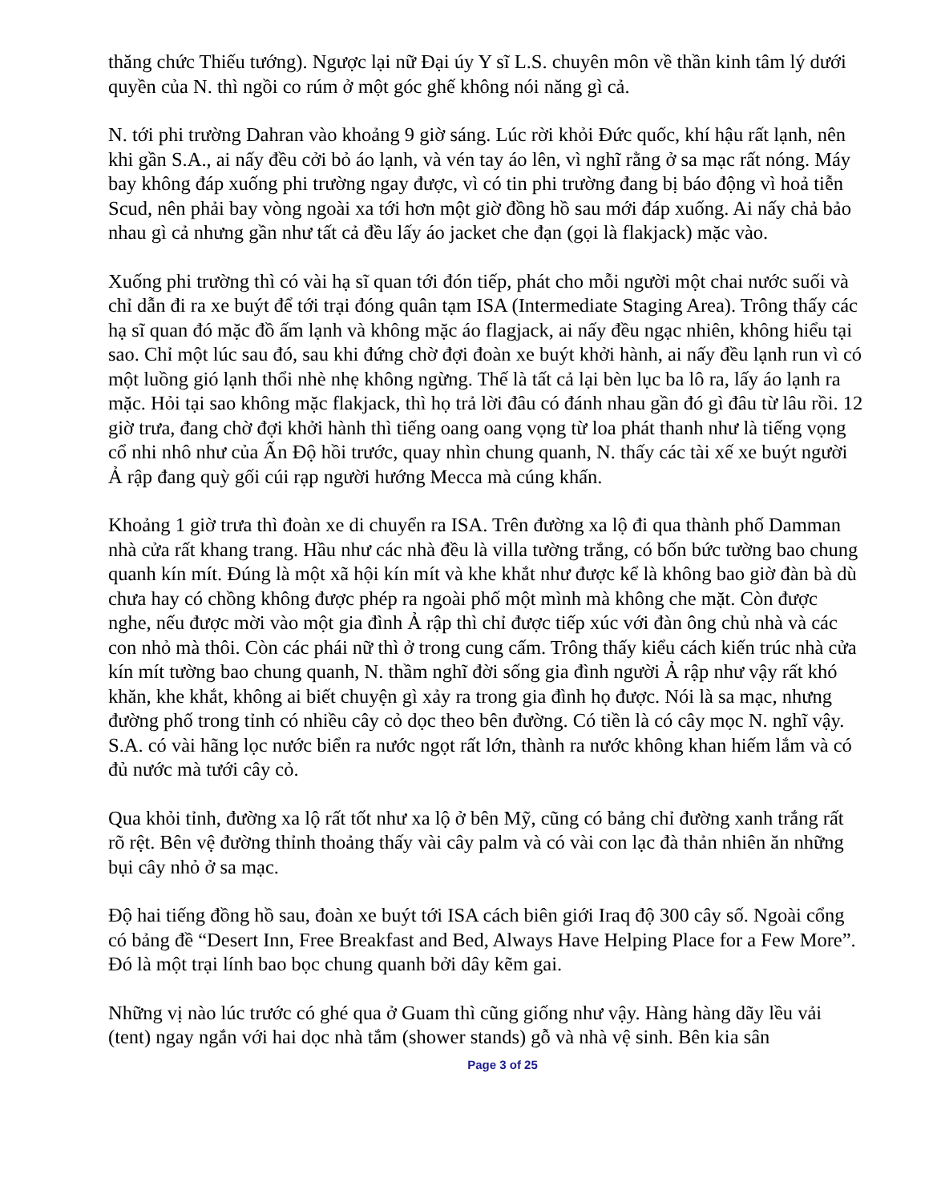thăng chức Thiếu tướng). Ngược lại nữ Đại úy Y sĩ L.S. chuyên môn về thần kinh tâm lý dưới quyền của N. thì ngồi co rúm ở một góc ghế không nói năng gì cả.
N. tới phi trường Dahran vào khoảng 9 giờ sáng. Lúc rời khỏi Đức quốc, khí hậu rất lạnh, nên khi gần S.A., ai nấy đều cởi bỏ áo lạnh, và vén tay áo lên, vì nghĩ rằng ở sa mạc rất nóng. Máy bay không đáp xuống phi trường ngay được, vì có tin phi trường đang bị báo động vì hoả tiễn Scud, nên phải bay vòng ngoài xa tới hơn một giờ đồng hồ sau mới đáp xuống. Ai nấy chả bảo nhau gì cả nhưng gần như tất cả đều lấy áo jacket che đạn (gọi là flakjack) mặc vào.
Xuống phi trường thì có vài hạ sĩ quan tới đón tiếp, phát cho mỗi người một chai nước suối và chỉ dẫn đi ra xe buýt để tới trại đóng quân tạm ISA (Intermediate Staging Area). Trông thấy các hạ sĩ quan đó mặc đồ ấm lạnh và không mặc áo flagjack, ai nấy đều ngạc nhiên, không hiểu tại sao. Chỉ một lúc sau đó, sau khi đứng chờ đợi đoàn xe buýt khởi hành, ai nấy đều lạnh run vì có một luồng gió lạnh thổi nhè nhẹ không ngừng. Thế là tất cả lại bèn lục ba lô ra, lấy áo lạnh ra mặc. Hỏi tại sao không mặc flakjack, thì họ trả lời đâu có đánh nhau gần đó gì đâu từ lâu rồi. 12 giờ trưa, đang chờ đợi khởi hành thì tiếng oang oang vọng từ loa phát thanh như là tiếng vọng cổ nhi nhô như của Ấn Độ hồi trước, quay nhìn chung quanh, N. thấy các tài xế xe buýt người Ả rập đang quỳ gối cúi rạp người hướng Mecca mà cúng khấn.
Khoảng 1 giờ trưa thì đoàn xe di chuyển ra ISA. Trên đường xa lộ đi qua thành phố Damman nhà cửa rất khang trang. Hầu như các nhà đều là villa tường trắng, có bốn bức tường bao chung quanh kín mít. Đúng là một xã hội kín mít và khe khắt như được kể là không bao giờ đàn bà dù chưa hay có chồng không được phép ra ngoài phố một mình mà không che mặt. Còn được nghe, nếu được mời vào một gia đình Ả rập thì chỉ được tiếp xúc với đàn ông chủ nhà và các con nhỏ mà thôi. Còn các phái nữ thì ở trong cung cấm. Trông thấy kiểu cách kiến trúc nhà cửa kín mít tường bao chung quanh, N. thầm nghĩ đời sống gia đình người Ả rập như vậy rất khó khăn, khe khắt, không ai biết chuyện gì xảy ra trong gia đình họ được. Nói là sa mạc, nhưng đường phố trong tỉnh có nhiều cây cỏ dọc theo bên đường. Có tiền là có cây mọc N. nghĩ vậy. S.A. có vài hãng lọc nước biển ra nước ngọt rất lớn, thành ra nước không khan hiếm lắm và có đủ nước mà tưới cây cỏ.
Qua khỏi tỉnh, đường xa lộ rất tốt như xa lộ ở bên Mỹ, cũng có bảng chỉ đường xanh trắng rất rõ rệt. Bên vệ đường thỉnh thoảng thấy vài cây palm và có vài con lạc đà thản nhiên ăn những bụi cây nhỏ ở sa mạc.
Độ hai tiếng đồng hồ sau, đoàn xe buýt tới ISA cách biên giới Iraq độ 300 cây số. Ngoài cổng có bảng đề “Desert Inn, Free Breakfast and Bed, Always Have Helping Place for a Few More”. Đó là một trại lính bao bọc chung quanh bởi dây kẽm gai.
Những vị nào lúc trước có ghé qua ở Guam thì cũng giống như vậy. Hàng hàng dãy lều vải (tent) ngay ngắn với hai dọc nhà tắm (shower stands) gỗ và nhà vệ sinh. Bên kia sân
Page 3 of 25